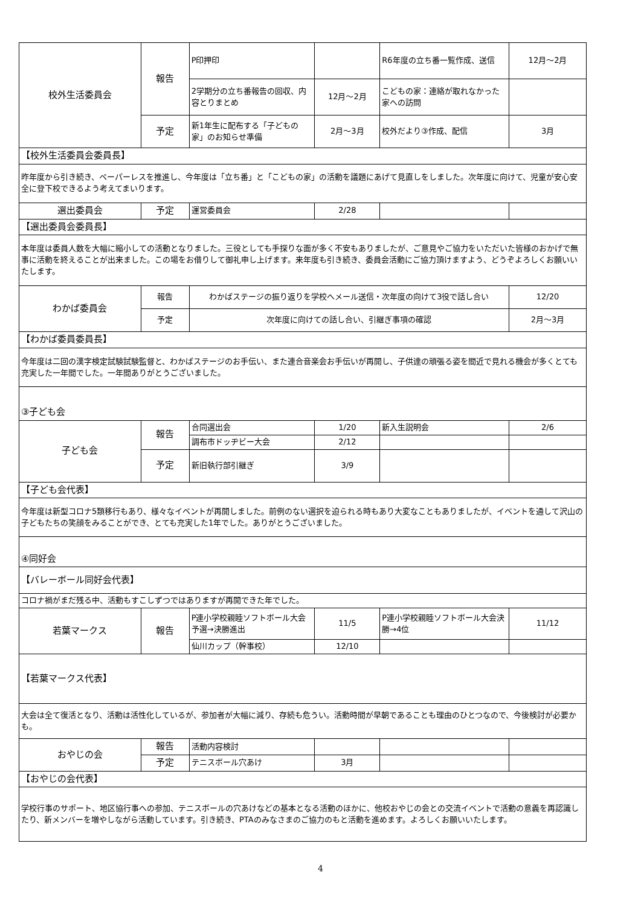| 校外生活委員会 | 報告 | P印押印 | | R6年度の立ち番一覧作成、送信 | 12月～2月 |
| | | 2学期分の立ち番報告の回収、内容とりまとめ | 12月～2月 | こどもの家：連絡が取れなかった家への訪問 | |
| | 予定 | 新1年生に配布する「子どもの家」のお知らせ準備 | 2月～3月 | 校外だより③作成、配信 | 3月 |
| 【校外生活委員会委員長】 | | | | | |
| 昨年度から引き続き、ペーパーレスを推進し、今年度は「立ち番」と「こどもの家」の活動を議題にあげて見直しをしました。次年度に向けて、児童が安心安全に登下校できるよう考えてまいります。 | | | | | |
| 選出委員会 | 予定 | 運営委員会 | 2/28 | | |
| 【選出委員会委員長】 | | | | | |
| 本年度は委員人数を大幅に縮小しての活動となりました。三役としても手探りな面が多く不安もありましたが、ご意見やご協力をいただいた皆様のおかげで無事に活動を終えることが出来ました。この場をお借りして御礼申し上げます。来年度も引き続き、委員会活動にご協力頂けますよう、どうぞよろしくお願いいたします。 | | | | | |
| わかば委員会 | 報告 | わかばステージの振り返りを学校へメール送信・次年度の向けて3役で話し合い | | | 12/20 |
| | 予定 | 次年度に向けての話し合い、引継ぎ事項の確認 | | | 2月～3月 |
| 【わかば委員委員長】 | | | | | |
| 今年度は二回の漢字検定試験試験監督と、わかばステージのお手伝い、また連合音楽会お手伝いが再開し、子供達の頑張る姿を間近で見れる機会が多くとても充実した一年間でした。一年間ありがとうございました。 | | | | | |
| ③子ども会 | | | | | |
| 子ども会 | 報告 | 合同選出会 | 1/20 | 新入生説明会 | 2/6 |
| | | 調布市ドッヂビー大会 | 2/12 | | |
| | 予定 | 新旧執行部引継ぎ | 3/9 | | |
| 【子ども会代表】 | | | | | |
| 今年度は新型コロナ5類移行もあり、様々なイベントが再開しました。前例のない選択を迫られる時もあり大変なこともありましたが、イベントを通して沢山の子どもたちの笑顔をみることができ、とても充実した1年でした。ありがとうございました。 | | | | | |
| ④同好会 | | | | | |
| 【バレーボール同好会代表】 | | | | | |
| コロナ禍がまだ残る中、活動もすこしずつではありますが再開できた年でした。 | | | | | |
| 若葉マークス | 報告 | P連小学校親睦ソフトボール大会予選→決勝進出 | 11/5 | P連小学校親睦ソフトボール大会決勝→4位 | 11/12 |
| | | 仙川カップ（幹事校） | 12/10 | | |
| 【若葉マークス代表】 | | | | | |
| 大会は全て復活となり、活動は活性化しているが、参加者が大幅に減り、存続も危うい。活動時間が早朝であることも理由のひとつなので、今後検討が必要かも。 | | | | | |
| おやじの会 | 報告 | 活動内容検討 | | | |
| | 予定 | テニスボール穴あけ | 3月 | | |
| 【おやじの会代表】 | | | | | |
| 学校行事のサポート、地区協行事への参加、テニスボールの穴あけなどの基本となる活動のほかに、他校おやじの会との交流イベントで活動の意義を再認識したり、新メンバーを増やしながら活動しています。引き続き、PTAのみなさまのご協力のもと活動を進めます。よろしくお願いいたします。 | | | | | |
4